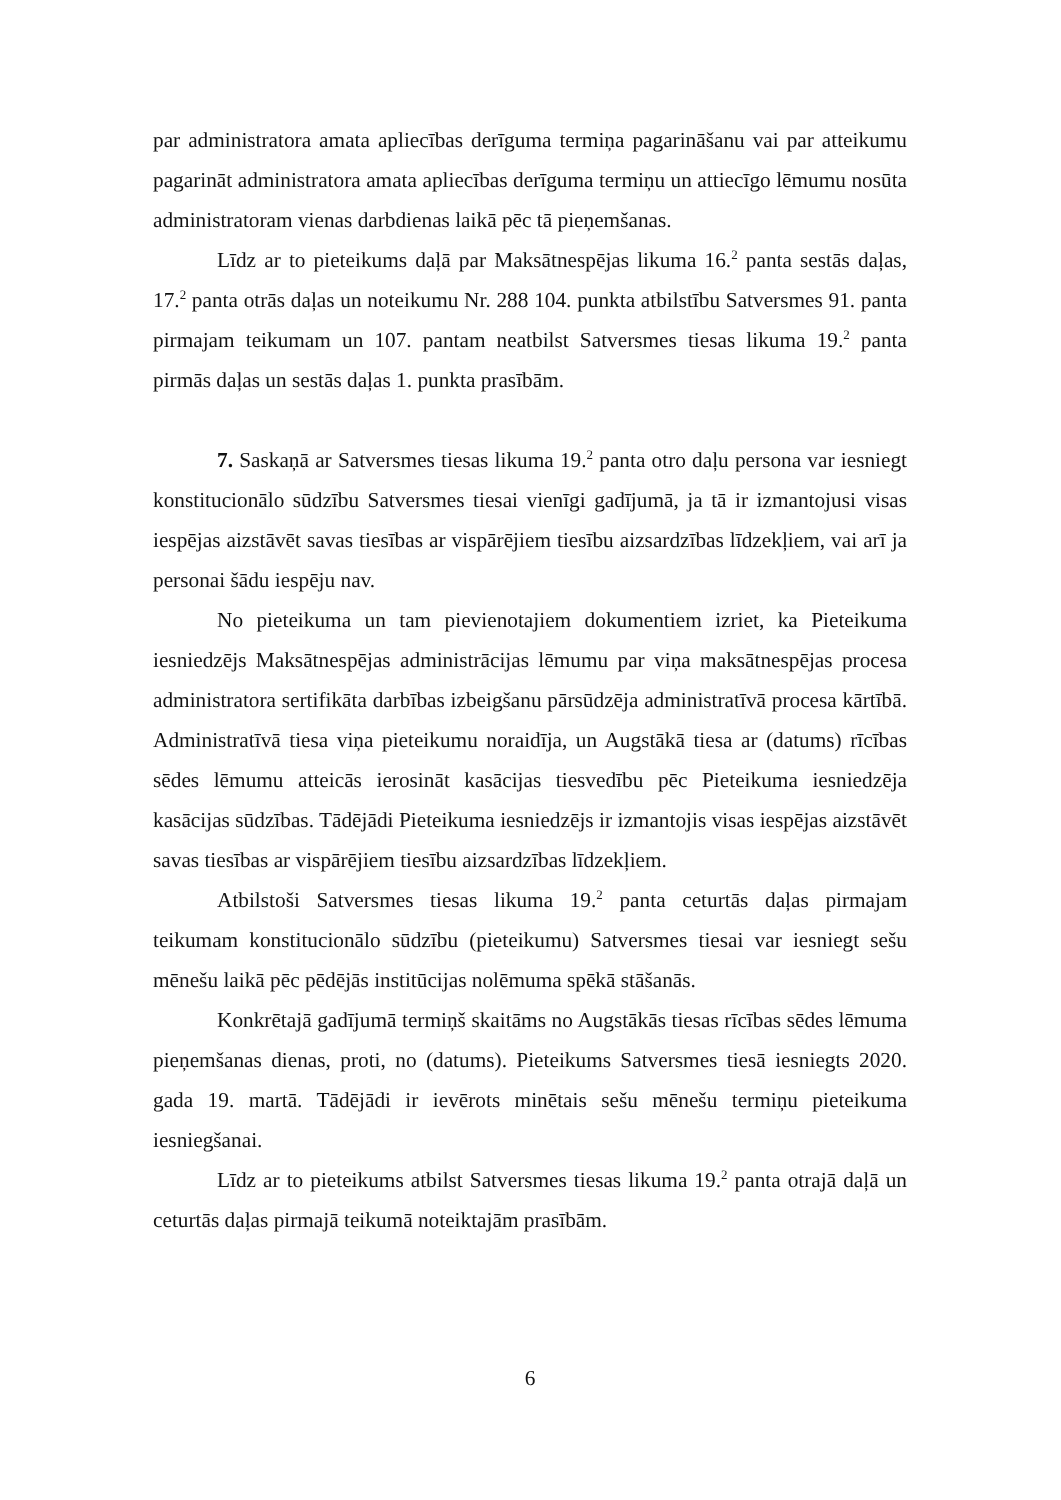par administratora amata apliecības derīguma termiņa pagarināšanu vai par atteikumu pagarināt administratora amata apliecības derīguma termiņu un attiecīgo lēmumu nosūta administratoram vienas darbdienas laikā pēc tā pieņemšanas.
Līdz ar to pieteikums daļā par Maksātnespējas likuma 16.<sup>2</sup> panta sestās daļas, 17.<sup>2</sup> panta otrās daļas un noteikumu Nr. 288 104. punkta atbilstību Satversmes 91. panta pirmajam teikumam un 107. pantam neatbilst Satversmes tiesas likuma 19.<sup>2</sup> panta pirmās daļas un sestās daļas 1. punkta prasībām.
7. Saskaņā ar Satversmes tiesas likuma 19.<sup>2</sup> panta otro daļu persona var iesniegt konstitucionālo sūdzību Satversmes tiesai vienīgi gadījumā, ja tā ir izmantojusi visas iespējas aizstāvēt savas tiesības ar vispārējiem tiesību aizsardzības līdzekļiem, vai arī ja personai šādu iespēju nav.
No pieteikuma un tam pievienotajiem dokumentiem izriet, ka Pieteikuma iesniedzējs Maksātnespējas administrācijas lēmumu par viņa maksātnespējas procesa administratora sertifikāta darbības izbeigšanu pārsūdzēja administratīvā procesa kārtībā. Administratīvā tiesa viņa pieteikumu noraidīja, un Augstākā tiesa ar (datums) rīcības sēdes lēmumu atteicās ierosināt kasācijas tiesvedību pēc Pieteikuma iesniedzēja kasācijas sūdzības. Tādējādi Pieteikuma iesniedzējs ir izmantojis visas iespējas aizstāvēt savas tiesības ar vispārējiem tiesību aizsardzības līdzekļiem.
Atbilstoši Satversmes tiesas likuma 19.<sup>2</sup> panta ceturtās daļas pirmajam teikumam konstitucionālo sūdzību (pieteikumu) Satversmes tiesai var iesniegt sešu mēnešu laikā pēc pēdējās institūcijas nolēmuma spēkā stāšanās.
Konkrētajā gadījumā termiņš skaitāms no Augstākās tiesas rīcības sēdes lēmuma pieņemšanas dienas, proti, no (datums). Pieteikums Satversmes tiesā iesniegts 2020. gada 19. martā. Tādējādi ir ievērots minētais sešu mēnešu termiņu pieteikuma iesniegšanai.
Līdz ar to pieteikums atbilst Satversmes tiesas likuma 19.<sup>2</sup> panta otrajā daļā un ceturtās daļas pirmajā teikumā noteiktajām prasībām.
6